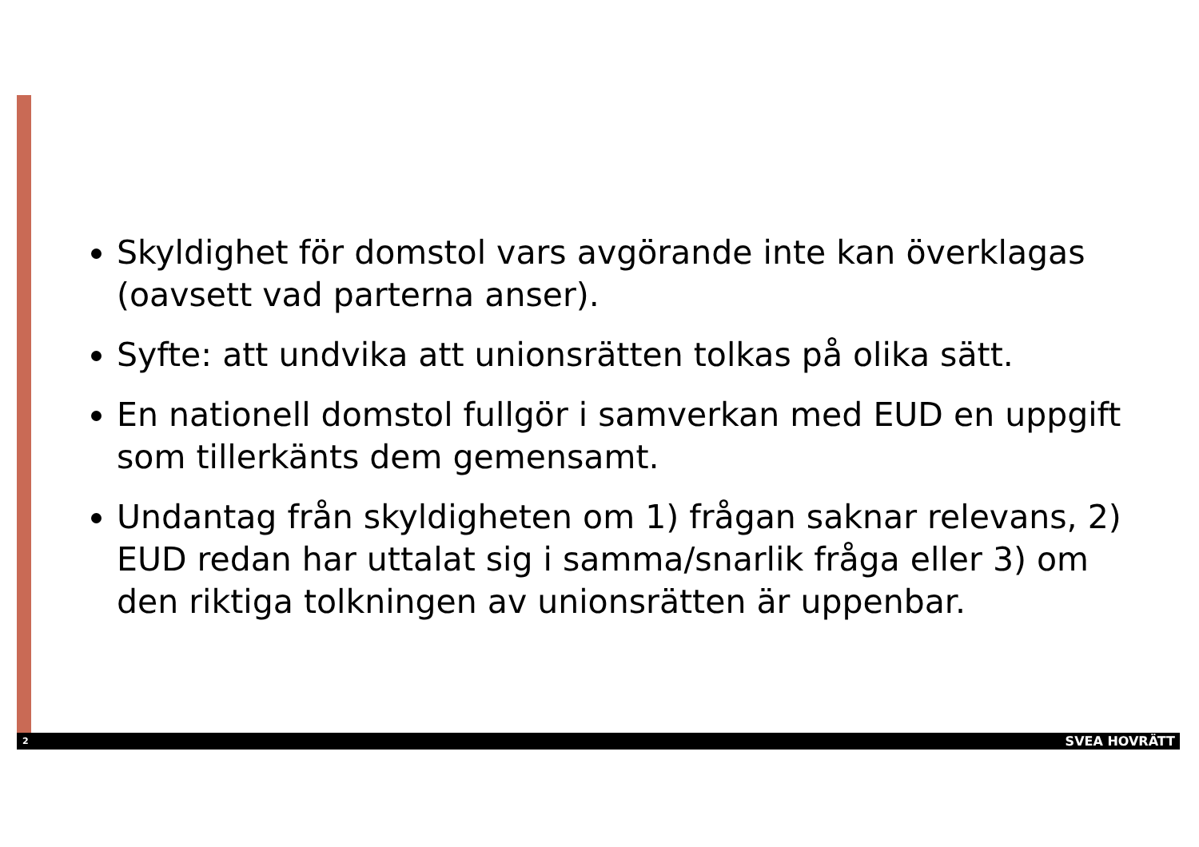Skyldighet för domstol vars avgörande inte kan överklagas (oavsett vad parterna anser).
Syfte: att undvika att unionsrätten tolkas på olika sätt.
En nationell domstol fullgör i samverkan med EUD en uppgift som tillerkänts dem gemensamt.
Undantag från skyldigheten om 1) frågan saknar relevans, 2) EUD redan har uttalat sig i samma/snarlik fråga eller 3) om den riktiga tolkningen av unionsrätten är uppenbar.
2 SVEA HOVRÄTT